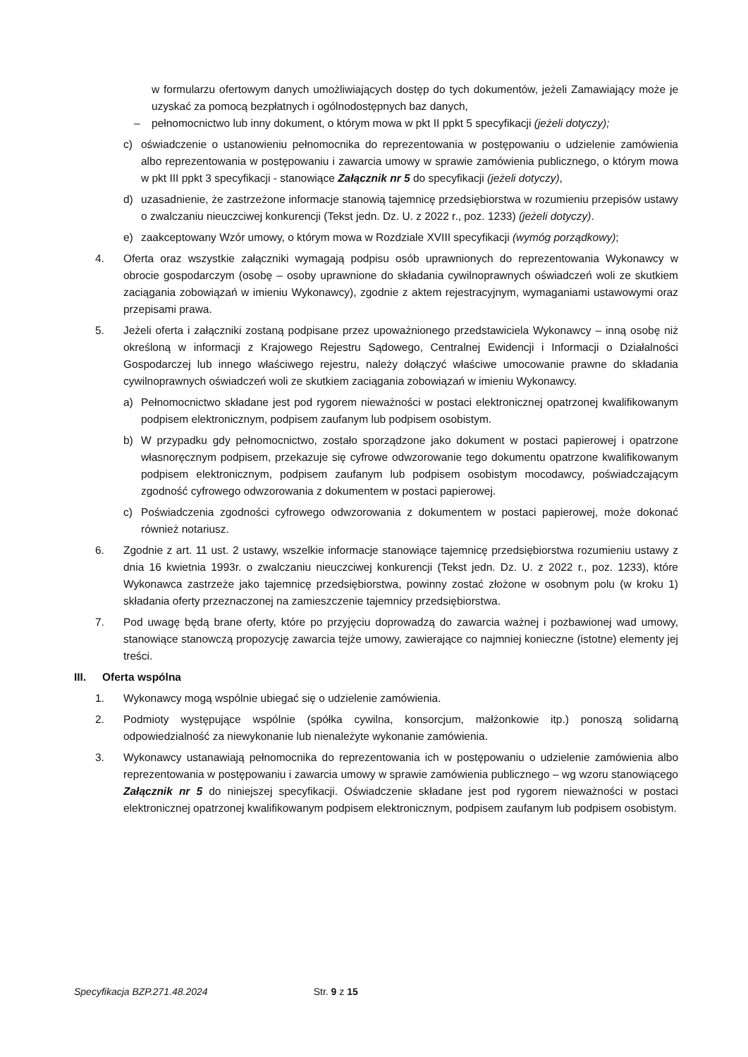w formularzu ofertowym danych umożliwiających dostęp do tych dokumentów, jeżeli Zamawiający może je uzyskać za pomocą bezpłatnych i ogólnodostępnych baz danych,
– pełnomocnictwo lub inny dokument, o którym mowa w pkt II ppkt 5 specyfikacji (jeżeli dotyczy);
c) oświadczenie o ustanowieniu pełnomocnika do reprezentowania w postępowaniu o udzielenie zamówienia albo reprezentowania w postępowaniu i zawarcia umowy w sprawie zamówienia publicznego, o którym mowa w pkt III ppkt 3 specyfikacji - stanowiące Załącznik nr 5 do specyfikacji (jeżeli dotyczy),
d) uzasadnienie, że zastrzeżone informacje stanowią tajemnicę przedsiębiorstwa w rozumieniu przepisów ustawy o zwalczaniu nieuczciwej konkurencji (Tekst jedn. Dz. U. z 2022 r., poz. 1233) (jeżeli dotyczy).
e) zaakceptowany Wzór umowy, o którym mowa w Rozdziale XVIII specyfikacji (wymóg porządkowy);
4. Oferta oraz wszystkie załączniki wymagają podpisu osób uprawnionych do reprezentowania Wykonawcy w obrocie gospodarczym (osobę – osoby uprawnione do składania cywilnoprawnych oświadczeń woli ze skutkiem zaciągania zobowiązań w imieniu Wykonawcy), zgodnie z aktem rejestracyjnym, wymaganiami ustawowymi oraz przepisami prawa.
5. Jeżeli oferta i załączniki zostaną podpisane przez upoważnionego przedstawiciela Wykonawcy – inną osobę niż określoną w informacji z Krajowego Rejestru Sądowego, Centralnej Ewidencji i Informacji o Działalności Gospodarczej lub innego właściwego rejestru, należy dołączyć właściwe umocowanie prawne do składania cywilnoprawnych oświadczeń woli ze skutkiem zaciągania zobowiązań w imieniu Wykonawcy.
a) Pełnomocnictwo składane jest pod rygorem nieważności w postaci elektronicznej opatrzonej kwalifikowanym podpisem elektronicznym, podpisem zaufanym lub podpisem osobistym.
b) W przypadku gdy pełnomocnictwo, zostało sporządzone jako dokument w postaci papierowej i opatrzone własnoręcznym podpisem, przekazuje się cyfrowe odwzorowanie tego dokumentu opatrzone kwalifikowanym podpisem elektronicznym, podpisem zaufanym lub podpisem osobistym mocodawcy, poświadczającym zgodność cyfrowego odwzorowania z dokumentem w postaci papierowej.
c) Poświadczenia zgodności cyfrowego odwzorowania z dokumentem w postaci papierowej, może dokonać również notariusz.
6. Zgodnie z art. 11 ust. 2 ustawy, wszelkie informacje stanowiące tajemnicę przedsiębiorstwa rozumieniu ustawy z dnia 16 kwietnia 1993r. o zwalczaniu nieuczciwej konkurencji (Tekst jedn. Dz. U. z 2022 r., poz. 1233), które Wykonawca zastrzeże jako tajemnicę przedsiębiorstwa, powinny zostać złożone w osobnym polu (w kroku 1) składania oferty przeznaczonej na zamieszczenie tajemnicy przedsiębiorstwa.
7. Pod uwagę będą brane oferty, które po przyjęciu doprowadzą do zawarcia ważnej i pozbawionej wad umowy, stanowiące stanowczą propozycję zawarcia tejże umowy, zawierające co najmniej konieczne (istotne) elementy jej treści.
III. Oferta wspólna
1. Wykonawcy mogą wspólnie ubiegać się o udzielenie zamówienia.
2. Podmioty występujące wspólnie (spółka cywilna, konsorcjum, małżonkowie itp.) ponoszą solidarną odpowiedzialność za niewykonanie lub nienależyte wykonanie zamówienia.
3. Wykonawcy ustanawiają pełnomocnika do reprezentowania ich w postępowaniu o udzielenie zamówienia albo reprezentowania w postępowaniu i zawarcia umowy w sprawie zamówienia publicznego – wg wzoru stanowiącego Załącznik nr 5 do niniejszej specyfikacji. Oświadczenie składane jest pod rygorem nieważności w postaci elektronicznej opatrzonej kwalifikowanym podpisem elektronicznym, podpisem zaufanym lub podpisem osobistym.
Specyfikacja BZP.271.48.2024 Str. 9 z 15